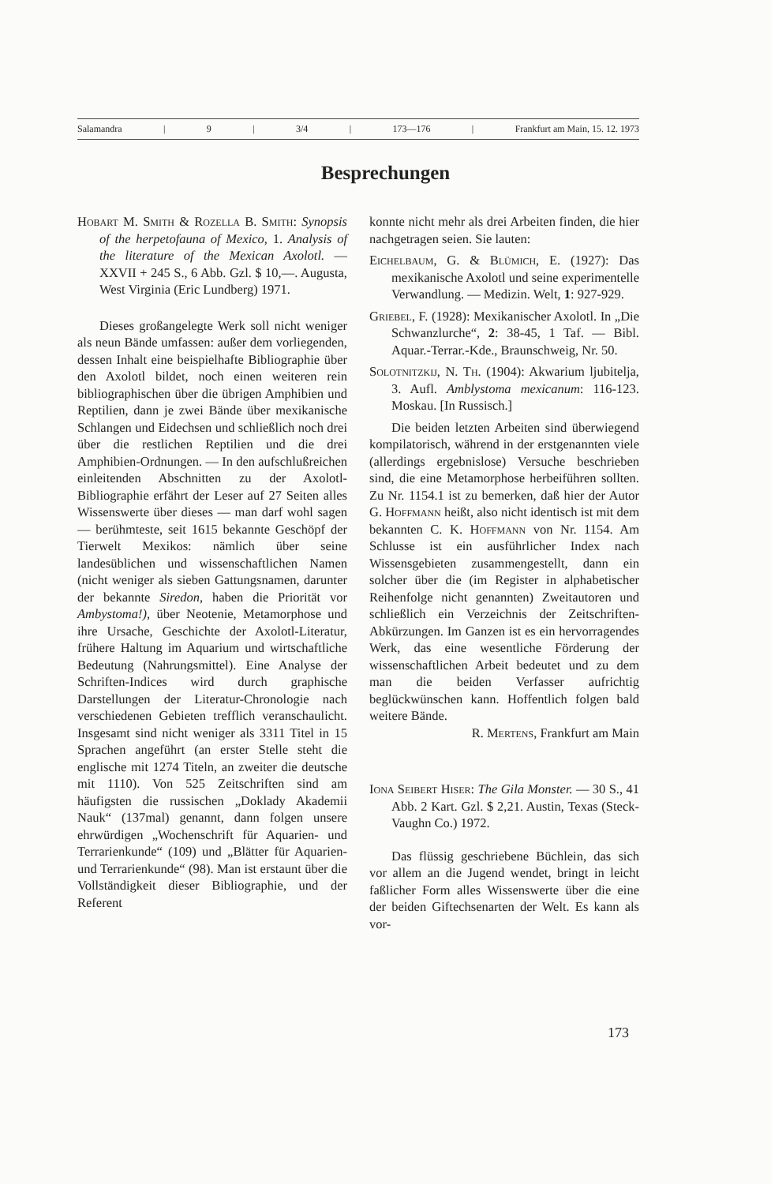Salamandra | 9 | 3/4 | 173—176 | Frankfurt am Main, 15. 12. 1973
Besprechungen
Hobart M. Smith & Rozella B. Smith: Synopsis of the herpetofauna of Mexico, 1. Analysis of the literature of the Mexican Axolotl. — XXVII + 245 S., 6 Abb. Gzl. $ 10,—. Augusta, West Virginia (Eric Lundberg) 1971.
Dieses großangelegte Werk soll nicht weniger als neun Bände umfassen: außer dem vorliegenden, dessen Inhalt eine beispielhafte Bibliographie über den Axolotl bildet, noch einen weiteren rein bibliographischen über die übrigen Amphibien und Reptilien, dann je zwei Bände über mexikanische Schlangen und Eidechsen und schließlich noch drei über die restlichen Reptilien und die drei Amphibien-Ordnungen. — In den aufschlußreichen einleitenden Abschnitten zu der Axolotl-Bibliographie erfährt der Leser auf 27 Seiten alles Wissenswerte über dieses — man darf wohl sagen — berühmteste, seit 1615 bekannte Geschöpf der Tierwelt Mexikos: nämlich über seine landesüblichen und wissenschaftlichen Namen (nicht weniger als sieben Gattungsnamen, darunter der bekannte Siredon, haben die Priorität vor Ambystoma!), über Neotenie, Metamorphose und ihre Ursache, Geschichte der Axolotl-Literatur, frühere Haltung im Aquarium und wirtschaftliche Bedeutung (Nahrungsmittel). Eine Analyse der Schriften-Indices wird durch graphische Darstellungen der Literatur-Chronologie nach verschiedenen Gebieten trefflich veranschaulicht. Insgesamt sind nicht weniger als 3311 Titel in 15 Sprachen angeführt (an erster Stelle steht die englische mit 1274 Titeln, an zweiter die deutsche mit 1110). Von 525 Zeitschriften sind am häufigsten die russischen „Doklady Akademii Nauk“ (137mal) genannt, dann folgen unsere ehrwürdigen „Wochenschrift für Aquarien- und Terrarienkunde“ (109) und „Blätter für Aquarien- und Terrarienkunde“ (98). Man ist erstaunt über die Vollständigkeit dieser Bibliographie, und der Referent
konnte nicht mehr als drei Arbeiten finden, die hier nachgetragen seien. Sie lauten:
Eichelbaum, G. & Blümich, E. (1927): Das mexikanische Axolotl und seine experimentelle Verwandlung. — Medizin. Welt, 1: 927-929.
Griebel, F. (1928): Mexikanischer Axolotl. In „Die Schwanzlurche“, 2: 38-45, 1 Taf. — Bibl. Aquar.-Terrar.-Kde., Braunschweig, Nr. 50.
Solotnitzkij, N. Th. (1904): Akwarium ljubitelja, 3. Aufl. Amblystoma mexicanum: 116-123. Moskau. [In Russisch.]
Die beiden letzten Arbeiten sind überwiegend kompilatorisch, während in der erstgenannten viele (allerdings ergebnislose) Versuche beschrieben sind, die eine Metamorphose herbeiführen sollten. Zu Nr. 1154.1 ist zu bemerken, daß hier der Autor G. Hoffmann heißt, also nicht identisch ist mit dem bekannten C. K. Hoffmann von Nr. 1154. Am Schlusse ist ein ausführlicher Index nach Wissensgebieten zusammengestellt, dann ein solcher über die (im Register in alphabetischer Reihenfolge nicht genannten) Zweitautoren und schließlich ein Verzeichnis der Zeitschriften-Abkürzungen. Im Ganzen ist es ein hervorragendes Werk, das eine wesentliche Förderung der wissenschaftlichen Arbeit bedeutet und zu dem man die beiden Verfasser aufrichtig beglückwünschen kann. Hoffentlich folgen bald weitere Bände.
R. Mertens, Frankfurt am Main
Iona Seibert Hiser: The Gila Monster. — 30 S., 41 Abb. 2 Kart. Gzl. $ 2,21. Austin, Texas (Steck-Vaughn Co.) 1972.
Das flüssig geschriebene Büchlein, das sich vor allem an die Jugend wendet, bringt in leicht faßlicher Form alles Wissenswerte über die eine der beiden Giftechsenarten der Welt. Es kann als vor-
173